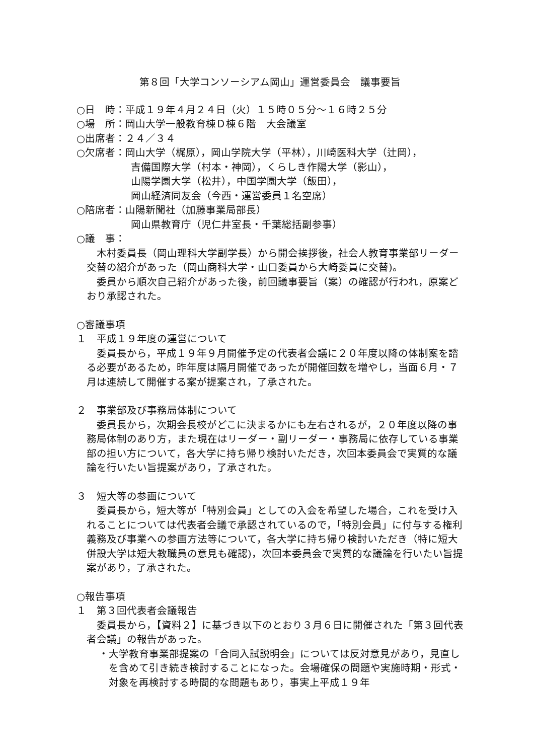第８回「大学コンソーシアム岡山」運営委員会　議事要旨
○日　時：平成１９年４月２４日（火）１５時０５分～１６時２５分
○場　所：岡山大学一般教育棟Ｄ棟６階　大会議室
○出席者：２４／３４
○欠席者：岡山大学（梶原），岡山学院大学（平林），川崎医科大学（辻岡），
吉備国際大学（村本・神岡），くらしき作陽大学（影山），
山陽学園大学（松井），中国学園大学（飯田），
岡山経済同友会（今西・運営委員１名空席）
○陪席者：山陽新聞社（加藤事業局部長）
岡山県教育庁（児仁井室長・千葉総括副参事）
○議　事：
木村委員長（岡山理科大学副学長）から開会挨拶後，社会人教育事業部リーダー交替の紹介があった（岡山商科大学・山口委員から大崎委員に交替)。
委員から順次自己紹介があった後，前回議事要旨（案）の確認が行われ，原案どおり承認された。
○審議事項
１　平成１９年度の運営について
委員長から，平成１９年９月開催予定の代表者会議に２０年度以降の体制案を諮る必要があるため，昨年度は隔月開催であったが開催回数を増やし，当面６月・７月は連続して開催する案が提案され，了承された。
２　事業部及び事務局体制について
委員長から，次期会長校がどこに決まるかにも左右されるが，２０年度以降の事務局体制のあり方，また現在はリーダー・副リーダー・事務局に依存している事業部の担い方について，各大学に持ち帰り検討いただき，次回本委員会で実質的な議論を行いたい旨提案があり，了承された。
３　短大等の参画について
委員長から，短大等が「特別会員」としての入会を希望した場合，これを受け入れることについては代表者会議で承認されているので，「特別会員」に付与する権利義務及び事業への参画方法等について，各大学に持ち帰り検討いただき（特に短大併設大学は短大教職員の意見も確認)，次回本委員会で実質的な議論を行いたい旨提案があり，了承された。
○報告事項
１　第３回代表者会議報告
委員長から，【資料２】に基づき以下のとおり３月６日に開催された「第３回代表者会議」の報告があった。
・大学教育事業部提案の「合同入試説明会」については反対意見があり，見直しを含めて引き続き検討することになった。会場確保の問題や実施時期・形式・対象を再検討する時間的な問題もあり，事実上平成１９年